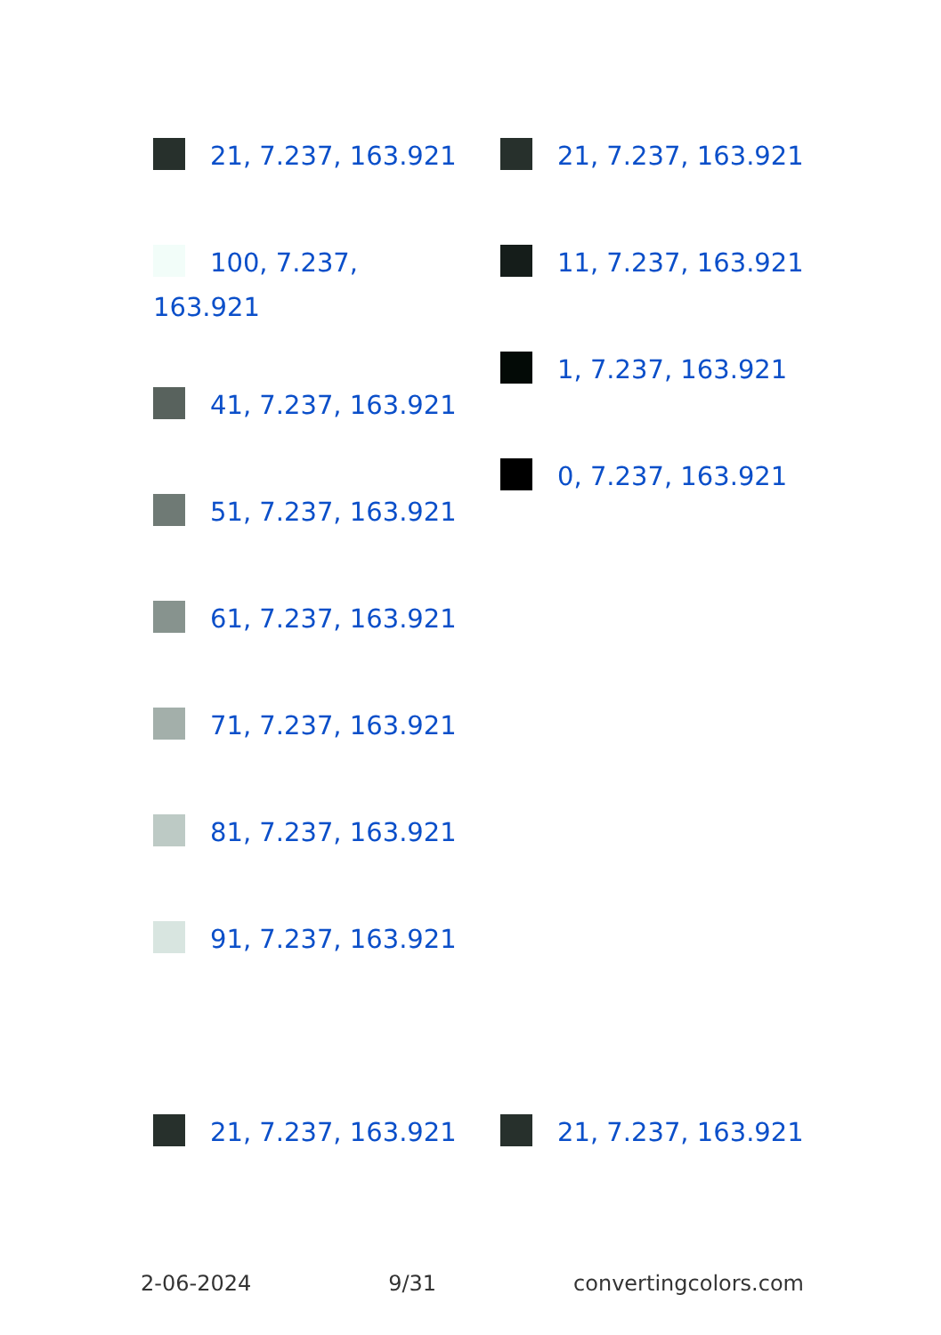21, 7.237, 163.921
100, 7.237,
163.921
41, 7.237, 163.921
51, 7.237, 163.921
61, 7.237, 163.921
71, 7.237, 163.921
81, 7.237, 163.921
91, 7.237, 163.921
21, 7.237, 163.921
11, 7.237, 163.921
1, 7.237, 163.921
0, 7.237, 163.921
21, 7.237, 163.921 21, 7.237, 163.921
2-06-2024 9/31 convertingcolors.com